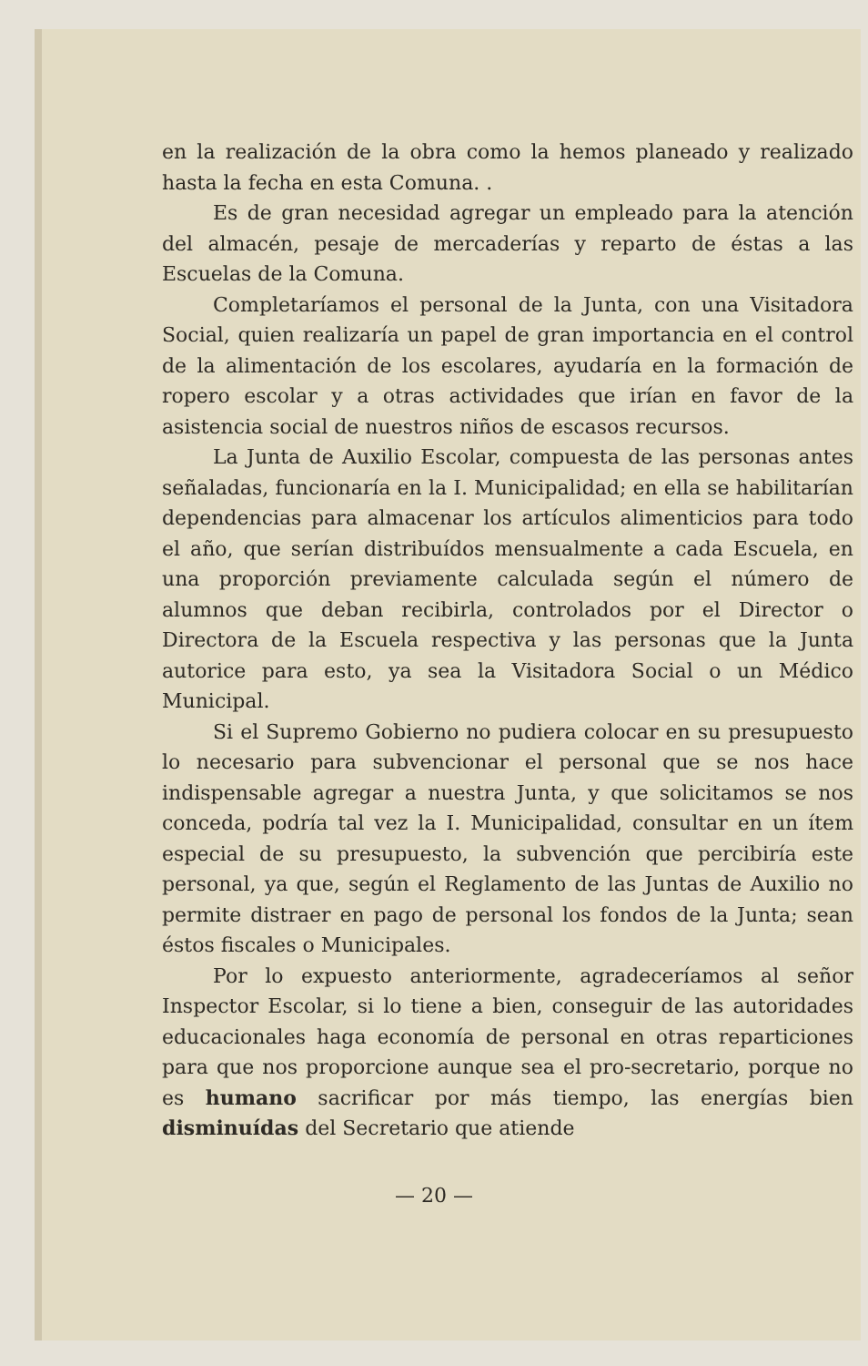en la realización de la obra como la hemos planeado y realizado hasta la fecha en esta Comuna. .
Es de gran necesidad agregar un empleado para la atención del almacén, pesaje de mercaderías y reparto de éstas a las Escuelas de la Comuna.
Completaríamos el personal de la Junta, con una Visitadora Social, quien realizaría un papel de gran importancia en el control de la alimentación de los escolares, ayudaría en la formación de ropero escolar y a otras actividades que irían en favor de la asistencia social de nuestros niños de escasos recursos.
La Junta de Auxilio Escolar, compuesta de las personas antes señaladas, funcionaría en la I. Municipalidad; en ella se habilitarían dependencias para almacenar los artículos alimenticios para todo el año, que serían distribuídos mensualmente a cada Escuela, en una proporción previamente calculada según el número de alumnos que deban recibirla, controlados por el Director o Directora de la Escuela respectiva y las personas que la Junta autorice para esto, ya sea la Visitadora Social o un Médico Municipal.
Si el Supremo Gobierno no pudiera colocar en su presupuesto lo necesario para subvencionar el personal que se nos hace indispensable agregar a nuestra Junta, y que solicitamos se nos conceda, podría tal vez la I. Municipalidad, consultar en un ítem especial de su presupuesto, la subvención que percibiría este personal, ya que, según el Reglamento de las Juntas de Auxilio no permite distraer en pago de personal los fondos de la Junta; sean éstos fiscales o Municipales.
Por lo expuesto anteriormente, agradeceríamos al señor Inspector Escolar, si lo tiene a bien, conseguir de las autoridades educacionales haga economía de personal en otras reparticiones para que nos proporcione aunque sea el pro-secretario, porque no es humano sacrificar por más tiempo, las energías bien disminuídas del Secretario que atiende
— 20 —